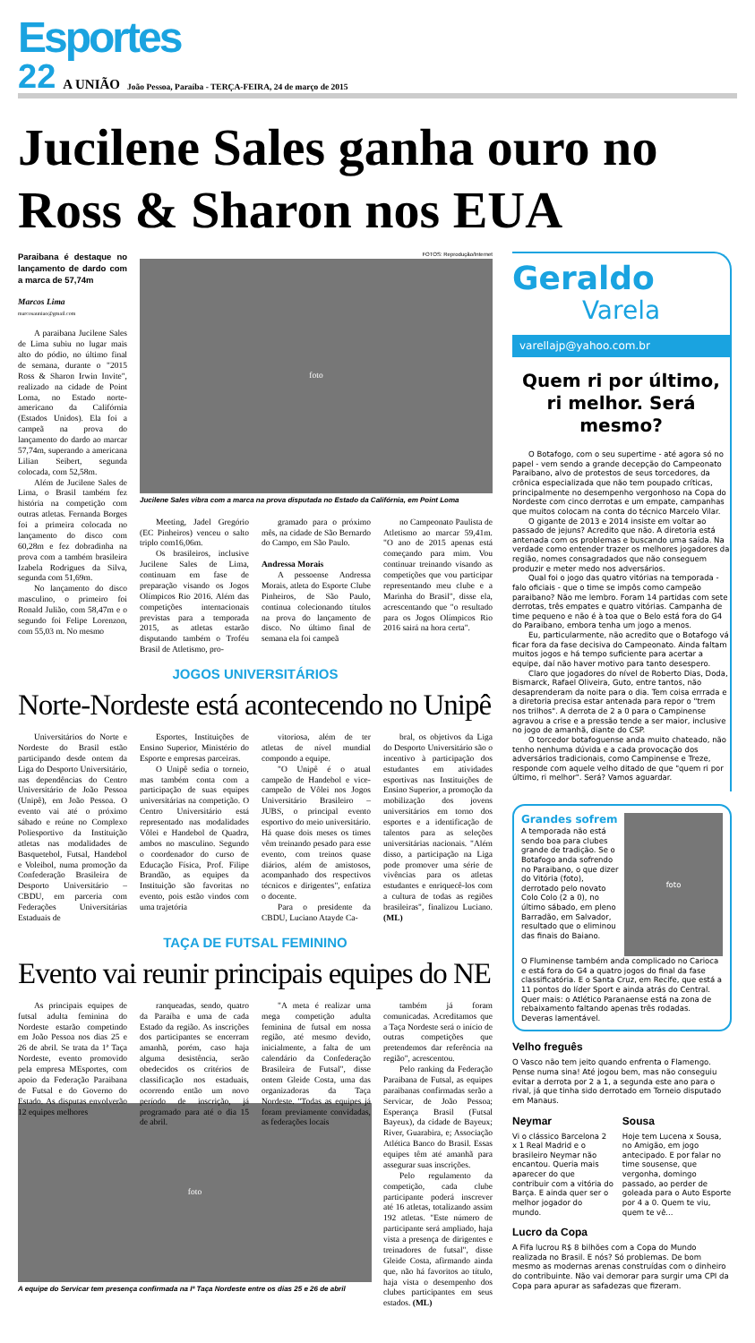Esportes
22 A UNIÃO João Pessoa, Paraíba - TERÇA-FEIRA, 24 de março de 2015
Jucilene Sales ganha ouro no Ross & Sharon nos EUA
Paraibana é destaque no lançamento de dardo com a marca de 57,74m
Marcos Lima
marcosauniao@gmail.com
A paraibana Jucilene Sales de Lima subiu no lugar mais alto do pódio, no último final de semana, durante o "2015 Ross & Sharon Irwin Invite", realizado na cidade de Point Loma, no Estado norte-americano da Califórnia (Estados Unidos). Ela foi a campeã na prova do lançamento do dardo ao marcar 57,74m, superando a americana Lilian Seibert, segunda colocada, com 52,58m.
Além de Jucilene Sales de Lima, o Brasil também fez história na competição com outras atletas. Fernanda Borges foi a primeira colocada no lançamento do disco com 60,28m e fez dobradinha na prova com a também brasileira Izabela Rodrigues da Silva, segunda com 51,69m.
No lançamento do disco masculino, o primeiro foi Ronald Julião, com 58,47m e o segundo foi Felipe Lorenzon, com 55,03 m. No mesmo
FOTOS: Reprodução/Internet
foto
Jucilene Sales vibra com a marca na prova disputada no Estado da Califórnia, em Point Loma
Meeting, Jadel Gregório (EC Pinheiros) venceu o salto triplo com16,06m.
Os brasileiros, inclusive Jucilene Sales de Lima, continuam em fase de preparação visando os Jogos Olímpicos Rio 2016. Além das competições internacionais previstas para a temporada 2015, as atletas estarão disputando também o Troféu Brasil de Atletismo, pro-
gramado para o próximo mês, na cidade de São Bernardo do Campo, em São Paulo.
Andressa Morais
A pessoense Andressa Morais, atleta do Esporte Clube Pinheiros, de São Paulo, continua colecionando títulos na prova do lançamento de disco. No último final de semana ela foi campeã
no Campeonato Paulista de Atletismo ao marcar 59,41m. "O ano de 2015 apenas está começando para mim. Vou continuar treinando visando as competições que vou participar representando meu clube e a Marinha do Brasil", disse ela, acrescentando que "o resultado para os Jogos Olímpicos Rio 2016 sairá na hora certa".
JOGOS UNIVERSITÁRIOS
Norte-Nordeste está acontecendo no Unipê
Universitários do Norte e Nordeste do Brasil estão participando desde ontem da Liga do Desporto Universitário, nas dependências do Centro Universitário de João Pessoa (Unipê), em João Pessoa. O evento vai até o próximo sábado e reúne no Complexo Poliesportivo da Instituição atletas nas modalidades de Basquetebol, Futsal, Handebol e Voleibol, numa promoção da Confederação Brasileira de Desporto Universitário – CBDU, em parceria com Federações Universitárias Estaduais de
Esportes, Instituições de Ensino Superior, Ministério do Esporte e empresas parceiras.
O Unipê sedia o torneio, mas também conta com a participação de suas equipes universitárias na competição. O Centro Universitário está representado nas modalidades Vôlei e Handebol de Quadra, ambos no masculino. Segundo o coordenador do curso de Educação Física, Prof. Filipe Brandão, as equipes da Instituição são favoritas no evento, pois estão vindos com uma trajetória
vitoriosa, além de ter atletas de nível mundial compondo a equipe.
"O Unipê é o atual campeão de Handebol e vice-campeão de Vôlei nos Jogos Universitário Brasileiro – JUBS, o principal evento esportivo do meio universitário. Há quase dois meses os times vêm treinando pesado para esse evento, com treinos quase diários, além de amistosos, acompanhado dos respectivos técnicos e dirigentes", enfatiza o docente.
Para o presidente da CBDU, Luciano Atayde Ca-
bral, os objetivos da Liga do Desporto Universitário são o incentivo à participação dos estudantes em atividades esportivas nas Instituições de Ensino Superior, a promoção da mobilização dos jovens universitários em torno dos esportes e a identificação de talentos para as seleções universitárias nacionais. "Além disso, a participação na Liga pode promover uma série de vivências para os atletas estudantes e enriquecê-los com a cultura de todas as regiões brasileiras", finalizou Luciano. (ML)
TAÇA DE FUTSAL FEMININO
Evento vai reunir principais equipes do NE
As principais equipes de futsal adulta feminina do Nordeste estarão competindo em João Pessoa nos dias 25 e 26 de abril. Se trata da 1ª Taça Nordeste, evento promovido pela empresa MEsportes, com apoio da Federação Paraibana de Futsal e do Governo do Estado. As disputas envolverão 12 equipes melhores
ranqueadas, sendo, quatro da Paraíba e uma de cada Estado da região. As inscrições dos participantes se encerram amanhã, porém, caso haja alguma desistência, serão obedecidos os critérios de classificação nos estaduais, ocorrendo então um novo período de inscrição, já programado para até o dia 15 de abril.
"A meta é realizar uma mega competição adulta feminina de futsal em nossa região, até mesmo devido, inicialmente, a falta de um calendário da Confederação Brasileira de Futsal", disse ontem Gleide Costa, uma das organizadoras da Taça Nordeste. "Todas as equipes já foram previamente convidadas, as federações locais
também já foram comunicadas. Acreditamos que a Taça Nordeste será o início de outras competições que pretendemos dar referência na região", acrescentou.
Pelo ranking da Federação Paraibana de Futsal, as equipes paraibanas confirmadas serão a Servicar, de João Pessoa; Esperança Brasil (Futsal Bayeux), da cidade de Bayeux; River, Guarabira, e; Associação Atlética Banco do Brasil. Essas equipes têm até amanhã para assegurar suas inscrições.
Pelo regulamento da competição, cada clube participante poderá inscrever até 16 atletas, totalizando assim 192 atletas. "Este número de participante será ampliado, haja vista a presença de dirigentes e treinadores de futsal", disse Gleide Costa, afirmando ainda que, não há favoritos ao título, haja vista o desempenho dos clubes participantes em seus estados. (ML)
foto
A equipe do Servicar tem presença confirmada na Iª Taça Nordeste entre os dias 25 e 26 de abril
Geraldo
Varela
varellajp@yahoo.com.br
Quem ri por último, ri melhor. Será mesmo?
O Botafogo, com o seu supertime - até agora só no papel - vem sendo a grande decepção do Campeonato Paraibano, alvo de protestos de seus torcedores, da crônica especializada que não tem poupado críticas, principalmente no desempenho vergonhoso na Copa do Nordeste com cinco derrotas e um empate, campanhas que muitos colocam na conta do técnico Marcelo Vilar.
O gigante de 2013 e 2014 insiste em voltar ao passado de jejuns? Acredito que não. A diretoria está antenada com os problemas e buscando uma saída. Na verdade como entender trazer os melhores jogadores da região, nomes consagradados que não conseguem produzir e meter medo nos adversários.
Qual foi o jogo das quatro vitórias na temporada - falo oficiais - que o time se impôs como campeão paraibano? Não me lembro. Foram 14 partidas com sete derrotas, três empates e quatro vitórias. Campanha de time pequeno e não é à toa que o Belo está fora do G4 do Paraibano, embora tenha um jogo a menos.
Eu, particularmente, não acredito que o Botafogo vá ficar fora da fase decisiva do Campeonato. Ainda faltam muitos jogos e há tempo suficiente para acertar a equipe, daí não haver motivo para tanto desespero.
Claro que jogadores do nível de Roberto Dias, Doda, Bismarck, Rafael Oliveira, Guto, entre tantos, não desaprenderam da noite para o dia. Tem coisa errrada e a diretoria precisa estar antenada para repor o "trem nos trilhos". A derrota de 2 a 0 para o Campinense agravou a crise e a pressão tende a ser maior, inclusive no jogo de amanhã, diante do CSP.
O torcedor botafoguense anda muito chateado, não tenho nenhuma dúvida e a cada provocação dos adversários tradicionais, como Campinense e Treze, responde com aquele velho ditado de que "quem ri por último, ri melhor". Será? Vamos aguardar.
Grandes sofrem
A temporada não está sendo boa para clubes grande de tradição. Se o Botafogo anda sofrendo no Paraibano, o que dizer do Vitória (foto), derrotado pelo novato Colo Colo (2 a 0), no último sábado, em pleno Barradão, em Salvador, resultado que o eliminou das finais do Baiano.
foto
O Fluminense também anda complicado no Carioca e está fora do G4 a quatro jogos do final da fase classificatória. E o Santa Cruz, em Recife, que está a 11 pontos do líder Sport e ainda atrás do Central. Quer mais: o Atlético Paranaense está na zona de rebaixamento faltando apenas três rodadas. Deveras lamentável.
Velho freguês
O Vasco não tem jeito quando enfrenta o Flamengo. Pense numa sina! Até jogou bem, mas não conseguiu evitar a derrota por 2 a 1, a segunda este ano para o rival, já que tinha sido derrotado em Torneio disputado em Manaus.
Neymar
Vi o clássico Barcelona 2 x 1 Real Madrid e o brasileiro Neymar não encantou. Queria mais aparecer do que contribuir com a vitória do Barça. E ainda quer ser o melhor jogador do mundo.
Sousa
Hoje tem Lucena x Sousa, no Amigão, em jogo antecipado. E por falar no time sousense, que vergonha, domingo passado, ao perder de goleada para o Auto Esporte por 4 a 0. Quem te viu, quem te vê...
Lucro da Copa
A Fifa lucrou R$ 8 bilhões com a Copa do Mundo realizada no Brasil. E nós? Só problemas. De bom mesmo as modernas arenas construídas com o dinheiro do contribuinte. Não vai demorar para surgir uma CPI da Copa para apurar as safadezas que fizeram.